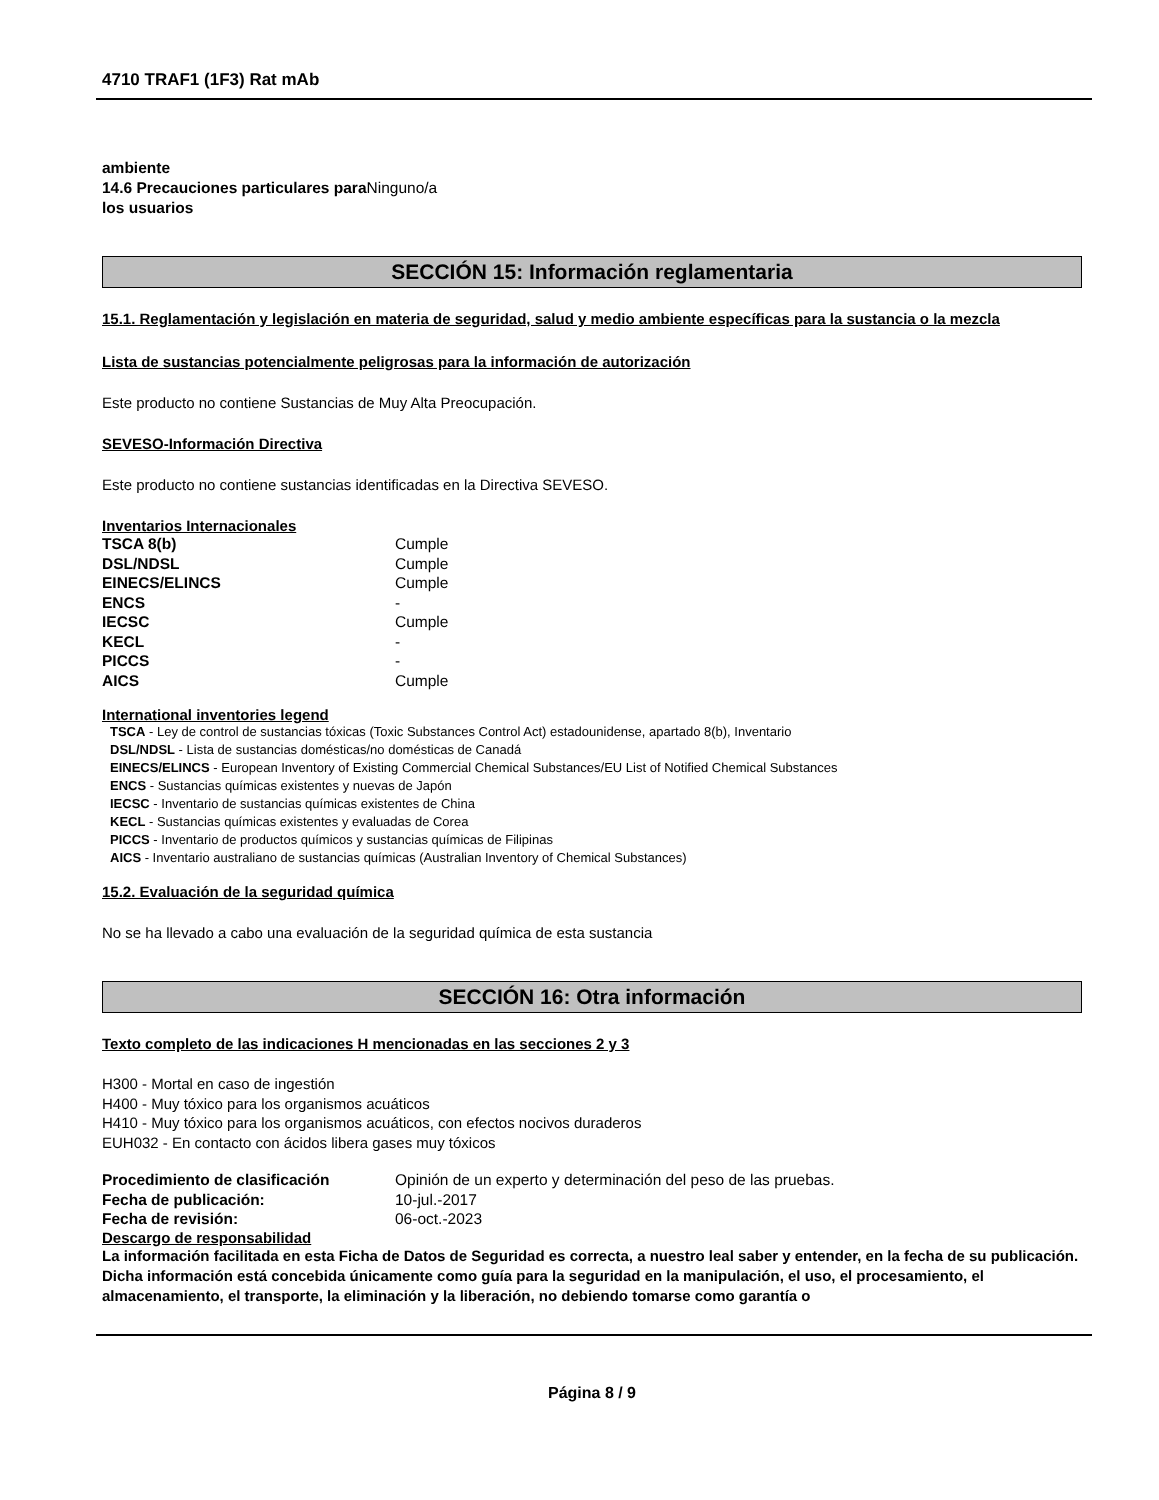4710 TRAF1 (1F3) Rat mAb
ambiente
14.6 Precauciones particulares para Ninguno/a
los usuarios
SECCIÓN 15: Información reglamentaria
15.1. Reglamentación y legislación en materia de seguridad, salud y medio ambiente específicas para la sustancia o la mezcla
Lista de sustancias potencialmente peligrosas para la información de autorización
Este producto no contiene Sustancias de Muy Alta Preocupación.
SEVESO-Información Directiva
Este producto no contiene sustancias identificadas en la Directiva SEVESO.
Inventarios Internacionales
| TSCA 8(b) | Cumple |
| DSL/NDSL | Cumple |
| EINECS/ELINCS | Cumple |
| ENCS | - |
| IECSC | Cumple |
| KECL | - |
| PICCS | - |
| AICS | Cumple |
International inventories legend
TSCA - Ley de control de sustancias tóxicas (Toxic Substances Control Act) estadounidense, apartado 8(b), Inventario
DSL/NDSL - Lista de sustancias domésticas/no domésticas de Canadá
EINECS/ELINCS - European Inventory of Existing Commercial Chemical Substances/EU List of Notified Chemical Substances
ENCS - Sustancias químicas existentes y nuevas de Japón
IECSC - Inventario de sustancias químicas existentes de China
KECL - Sustancias químicas existentes y evaluadas de Corea
PICCS - Inventario de productos químicos y sustancias químicas de Filipinas
AICS - Inventario australiano de sustancias químicas (Australian Inventory of Chemical Substances)
15.2. Evaluación de la seguridad química
No se ha llevado a cabo una evaluación de la seguridad química de esta sustancia
SECCIÓN 16: Otra información
Texto completo de las indicaciones H mencionadas en las secciones 2 y 3
H300 - Mortal en caso de ingestión
H400 - Muy tóxico para los organismos acuáticos
H410 - Muy tóxico para los organismos acuáticos, con efectos nocivos duraderos
EUH032 - En contacto con ácidos libera gases muy tóxicos
| Procedimiento de clasificación | Opinión de un experto y determinación del peso de las pruebas. |
| Fecha de publicación: | 10-jul.-2017 |
| Fecha de revisión: | 06-oct.-2023 |
Descargo de responsabilidad
La información facilitada en esta Ficha de Datos de Seguridad es correcta, a nuestro leal saber y entender, en la fecha de su publicación. Dicha información está concebida únicamente como guía para la seguridad en la manipulación, el uso, el procesamiento, el almacenamiento, el transporte, la eliminación y la liberación, no debiendo tomarse como garantía o
Página 8 / 9